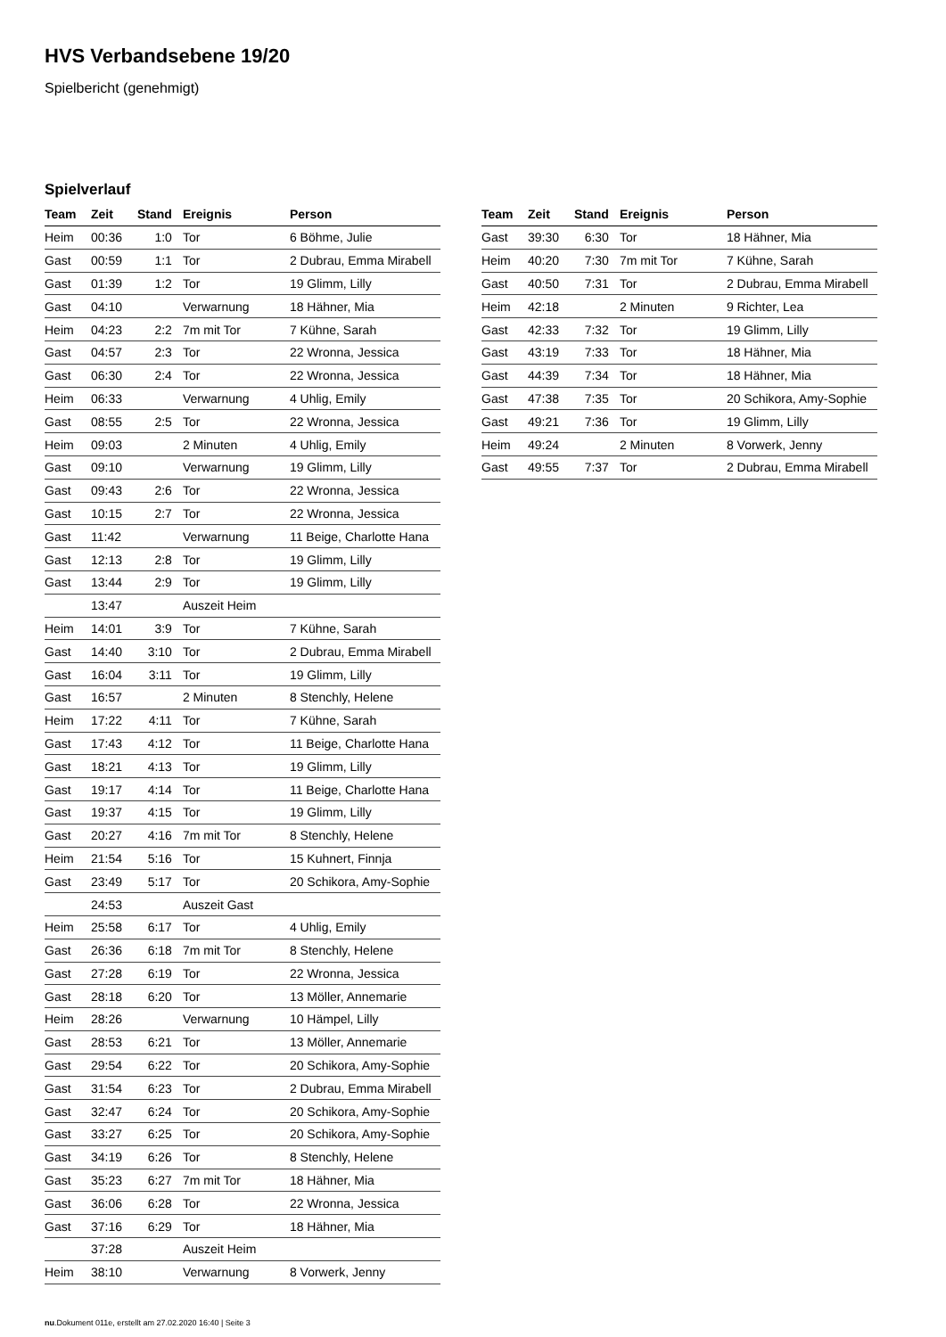HVS Verbandsebene 19/20
Spielbericht (genehmigt)
Spielverlauf
| Team | Zeit | Stand | Ereignis | Person |
| --- | --- | --- | --- | --- |
| Heim | 00:36 | 1:0 | Tor | 6 Böhme, Julie |
| Gast | 00:59 | 1:1 | Tor | 2 Dubrau, Emma Mirabell |
| Gast | 01:39 | 1:2 | Tor | 19 Glimm, Lilly |
| Gast | 04:10 | | Verwarnung | 18 Hähner, Mia |
| Heim | 04:23 | 2:2 | 7m mit Tor | 7 Kühne, Sarah |
| Gast | 04:57 | 2:3 | Tor | 22 Wronna, Jessica |
| Gast | 06:30 | 2:4 | Tor | 22 Wronna, Jessica |
| Heim | 06:33 | | Verwarnung | 4 Uhlig, Emily |
| Gast | 08:55 | 2:5 | Tor | 22 Wronna, Jessica |
| Heim | 09:03 | | 2 Minuten | 4 Uhlig, Emily |
| Gast | 09:10 | | Verwarnung | 19 Glimm, Lilly |
| Gast | 09:43 | 2:6 | Tor | 22 Wronna, Jessica |
| Gast | 10:15 | 2:7 | Tor | 22 Wronna, Jessica |
| Gast | 11:42 | | Verwarnung | 11 Beige, Charlotte Hana |
| Gast | 12:13 | 2:8 | Tor | 19 Glimm, Lilly |
| Gast | 13:44 | 2:9 | Tor | 19 Glimm, Lilly |
| | 13:47 | | Auszeit Heim | |
| Heim | 14:01 | 3:9 | Tor | 7 Kühne, Sarah |
| Gast | 14:40 | 3:10 | Tor | 2 Dubrau, Emma Mirabell |
| Gast | 16:04 | 3:11 | Tor | 19 Glimm, Lilly |
| Gast | 16:57 | | 2 Minuten | 8 Stenchly, Helene |
| Heim | 17:22 | 4:11 | Tor | 7 Kühne, Sarah |
| Gast | 17:43 | 4:12 | Tor | 11 Beige, Charlotte Hana |
| Gast | 18:21 | 4:13 | Tor | 19 Glimm, Lilly |
| Gast | 19:17 | 4:14 | Tor | 11 Beige, Charlotte Hana |
| Gast | 19:37 | 4:15 | Tor | 19 Glimm, Lilly |
| Gast | 20:27 | 4:16 | 7m mit Tor | 8 Stenchly, Helene |
| Heim | 21:54 | 5:16 | Tor | 15 Kuhnert, Finnja |
| Gast | 23:49 | 5:17 | Tor | 20 Schikora, Amy-Sophie |
| | 24:53 | | Auszeit Gast | |
| Heim | 25:58 | 6:17 | Tor | 4 Uhlig, Emily |
| Gast | 26:36 | 6:18 | 7m mit Tor | 8 Stenchly, Helene |
| Gast | 27:28 | 6:19 | Tor | 22 Wronna, Jessica |
| Gast | 28:18 | 6:20 | Tor | 13 Möller, Annemarie |
| Heim | 28:26 | | Verwarnung | 10 Hämpel, Lilly |
| Gast | 28:53 | 6:21 | Tor | 13 Möller, Annemarie |
| Gast | 29:54 | 6:22 | Tor | 20 Schikora, Amy-Sophie |
| Gast | 31:54 | 6:23 | Tor | 2 Dubrau, Emma Mirabell |
| Gast | 32:47 | 6:24 | Tor | 20 Schikora, Amy-Sophie |
| Gast | 33:27 | 6:25 | Tor | 20 Schikora, Amy-Sophie |
| Gast | 34:19 | 6:26 | Tor | 8 Stenchly, Helene |
| Gast | 35:23 | 6:27 | 7m mit Tor | 18 Hähner, Mia |
| Gast | 36:06 | 6:28 | Tor | 22 Wronna, Jessica |
| Gast | 37:16 | 6:29 | Tor | 18 Hähner, Mia |
| | 37:28 | | Auszeit Heim | |
| Heim | 38:10 | | Verwarnung | 8 Vorwerk, Jenny |
| Team | Zeit | Stand | Ereignis | Person |
| --- | --- | --- | --- | --- |
| Gast | 39:30 | 6:30 | Tor | 18 Hähner, Mia |
| Heim | 40:20 | 7:30 | 7m mit Tor | 7 Kühne, Sarah |
| Gast | 40:50 | 7:31 | Tor | 2 Dubrau, Emma Mirabell |
| Heim | 42:18 | | 2 Minuten | 9 Richter, Lea |
| Gast | 42:33 | 7:32 | Tor | 19 Glimm, Lilly |
| Gast | 43:19 | 7:33 | Tor | 18 Hähner, Mia |
| Gast | 44:39 | 7:34 | Tor | 18 Hähner, Mia |
| Gast | 47:38 | 7:35 | Tor | 20 Schikora, Amy-Sophie |
| Gast | 49:21 | 7:36 | Tor | 19 Glimm, Lilly |
| Heim | 49:24 | | 2 Minuten | 8 Vorwerk, Jenny |
| Gast | 49:55 | 7:37 | Tor | 2 Dubrau, Emma Mirabell |
nu.Dokument 011e, erstellt am 27.02.2020 16:40 | Seite 3